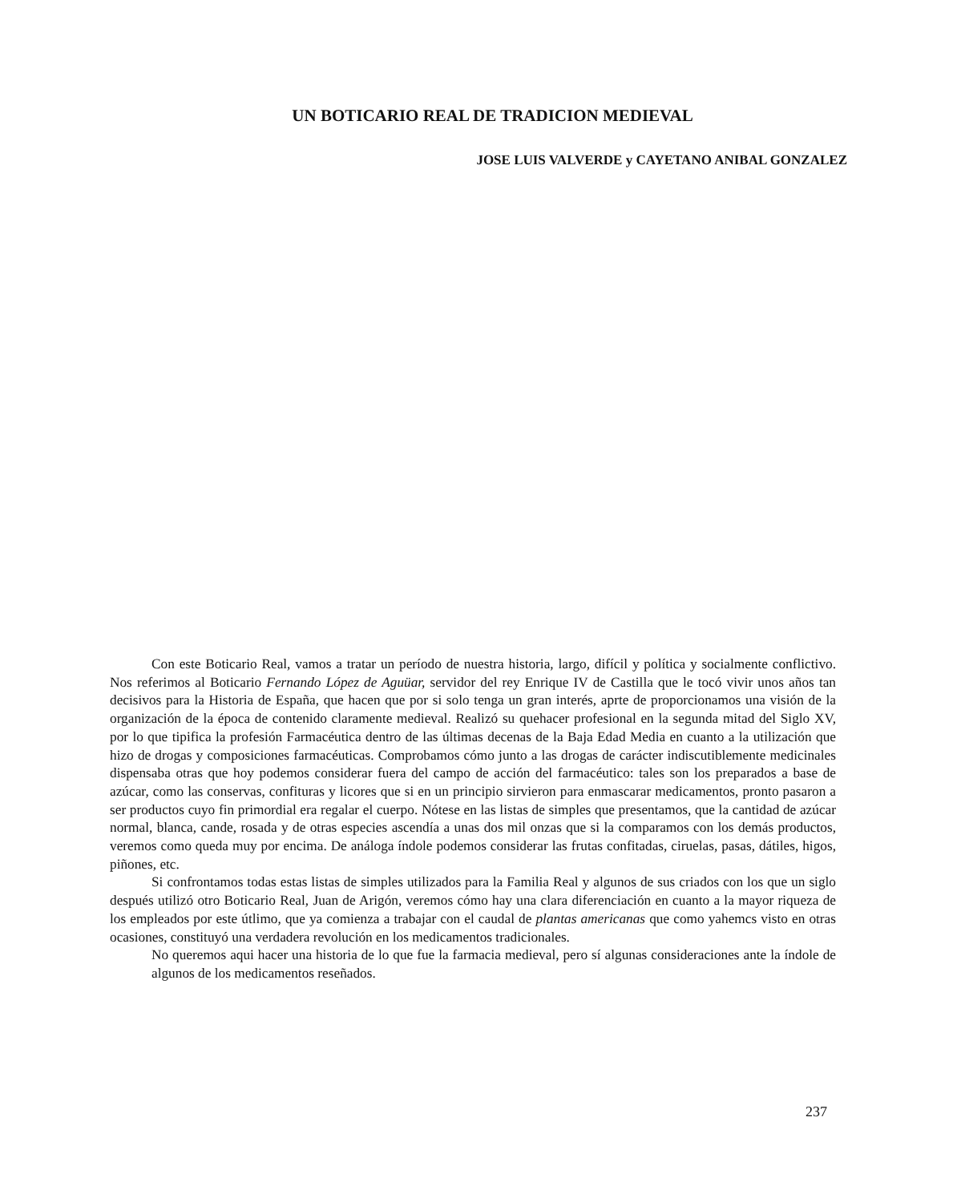UN BOTICARIO REAL DE TRADICION MEDIEVAL
JOSE LUIS VALVERDE y CAYETANO ANIBAL GONZALEZ
Con este Boticario Real, vamos a tratar un período de nuestra historia, largo, difícil y política y socialmente conflictivo. Nos referimos al Boticario Fernando López de Aguüar, servidor del rey Enrique IV de Castilla que le tocó vivir unos años tan decisivos para la Historia de España, que hacen que por si solo tenga un gran interés, aprte de proporcionamos una visión de la organización de la época de contenido claramente medieval. Realizó su quehacer profesional en la segunda mitad del Siglo XV, por lo que tipifica la profesión Farmacéutica dentro de las últimas decenas de la Baja Edad Media en cuanto a la utilización que hizo de drogas y composiciones farmacéuticas. Comprobamos cómo junto a las drogas de carácter indiscutiblemente medicinales dispensaba otras que hoy podemos considerar fuera del campo de acción del farmacéutico: tales son los preparados a base de azúcar, como las conservas, confituras y licores que si en un principio sirvieron para enmascarar medicamentos, pronto pasaron a ser productos cuyo fin primordial era regalar el cuerpo. Nótese en las listas de simples que presentamos, que la cantidad de azúcar normal, blanca, cande, rosada y de otras especies ascendía a unas dos mil onzas que si la comparamos con los demás productos, veremos como queda muy por encima. De análoga índole podemos considerar las frutas confitadas, ciruelas, pasas, dátiles, higos, piñones, etc.
Si confrontamos todas estas listas de simples utilizados para la Familia Real y algunos de sus criados con los que un siglo después utilizó otro Boticario Real, Juan de Arigón, veremos cómo hay una clara diferenciación en cuanto a la mayor riqueza de los empleados por este útlimo, que ya comienza a trabajar con el caudal de plantas americanas que como yahemcs visto en otras ocasiones, constituyó una verdadera revolución en los medicamentos tradicionales.
No queremos aqui hacer una historia de lo que fue la farmacia medieval, pero sí algunas consideraciones ante la índole de algunos de los medicamentos reseñados.
237